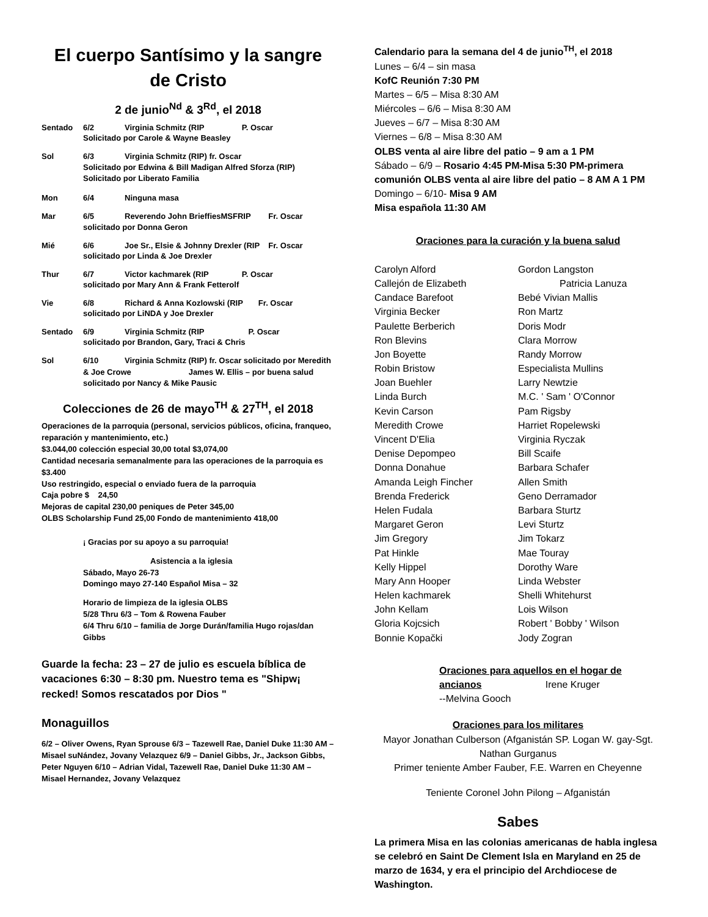El cuerpo Santísimo y la sangre de Cristo
2 de junio<sup>Nd</sup> & 3<sup>Rd</sup>, el 2018
Sentado 6/2 Virginia Schmitz (RIP P. Oscar
Solicitado por Carole & Wayne Beasley
Sol 6/3 Virginia Schmitz (RIP) fr. Oscar
Solicitado por Edwina & Bill Madigan Alfred Sforza (RIP)
Solicitado por Liberato Familia
Mon 6/4 Ninguna masa
Mar 6/5 Reverendo John BrieffiesMSFRIP Fr. Oscar
solicitado por Donna Geron
Mié 6/6 Joe Sr., Elsie & Johnny Drexler (RIP Fr. Oscar
solicitado por Linda & Joe Drexler
Thur 6/7 Victor kachmarek (RIP P. Oscar
solicitado por Mary Ann & Frank Fetterolf
Vie 6/8 Richard & Anna Kozlowski (RIP Fr. Oscar
solicitado por LiNDA y Joe Drexler
Sentado 6/9 Virginia Schmitz (RIP P. Oscar
solicitado por Brandon, Gary, Traci & Chris
Sol 6/10 Virginia Schmitz (RIP) fr. Oscar solicitado por Meredith
& Joe Crowe James W. Ellis – por buena salud solicitado por Nancy & Mike Pausic
Colecciones de 26 de mayo<sup>TH</sup> & 27<sup>TH</sup>, el 2018
Operaciones de la parroquia (personal, servicios públicos, oficina, franqueo, reparación y mantenimiento, etc.)
$3.044,00 colección especial 30,00 total $3,074,00
Cantidad necesaria semanalmente para las operaciones de la parroquia es $3.400
Uso restringido, especial o enviado fuera de la parroquia
Caja pobre $ 24,50
Mejoras de capital 230,00 peniques de Peter 345,00
OLBS Scholarship Fund 25,00 Fondo de mantenimiento 418,00
¡ Gracias por su apoyo a su parroquia!
Asistencia a la iglesia
Sábado, Mayo 26-73
Domingo mayo 27-140 Español Misa – 32
Horario de limpieza de la iglesia OLBS
5/28 Thru 6/3 – Tom & Rowena Fauber
6/4 Thru 6/10 – familia de Jorge Durán/familia Hugo rojas/dan Gibbs
Guarde la fecha: 23 – 27 de julio es escuela bíblica de vacaciones 6:30 – 8:30 pm. Nuestro tema es "Shipw¡ recked! Somos rescatados por Dios "
Monaguillos
6/2 – Oliver Owens, Ryan Sprouse 6/3 – Tazewell Rae, Daniel Duke 11:30 AM – Misael suNández, Jovany Velazquez 6/9 – Daniel Gibbs, Jr., Jackson Gibbs, Peter Nguyen 6/10 – Adrian Vidal, Tazewell Rae, Daniel Duke 11:30 AM – Misael Hernandez, Jovany Velazquez
Calendario para la semana del 4 de junio<sup>TH</sup>, el 2018
Lunes – 6/4 – sin masa
KofC Reunión 7:30 PM
Martes – 6/5 – Misa 8:30 AM
Miércoles – 6/6 – Misa 8:30 AM
Jueves – 6/7 – Misa 8:30 AM
Viernes – 6/8 – Misa 8:30 AM
OLBS venta al aire libre del patio – 9 am a 1 PM
Sábado – 6/9 – Rosario 4:45 PM-Misa 5:30 PM-primera comunión OLBS venta al aire libre del patio – 8 AM A 1 PM
Domingo – 6/10- Misa 9 AM
Misa española 11:30 AM
Oraciones para la curación y la buena salud
Carolyn Alford
Callejón de Elizabeth
Candace Barefoot
Virginia Becker
Paulette Berberich
Ron Blevins
Jon Boyette
Robin Bristow
Joan Buehler
Linda Burch
Kevin Carson
Meredith Crowe
Vincent D'Elia
Denise Depompeo
Donna Donahue
Amanda Leigh Fincher
Brenda Frederick
Helen Fudala
Margaret Geron
Jim Gregory
Pat Hinkle
Kelly Hippel
Mary Ann Hooper
Helen kachmarek
John Kellam
Gloria Kojcsich
Bonnie Kopački
Gordon Langston
Patricia Lanuza
Bebé Vivian Mallis
Ron Martz
Doris Modr
Clara Morrow
Randy Morrow
Especialista Mullins
Larry Newtzie
M.C. ' Sam ' O'Connor
Pam Rigsby
Harriet Ropelewski
Virginia Ryczak
Bill Scaife
Barbara Schafer
Allen Smith
Geno Derramador
Barbara Sturtz
Levi Sturtz
Jim Tokarz
Mae Touray
Dorothy Ware
Linda Webster
Shelli Whitehurst
Lois Wilson
Robert ' Bobby ' Wilson
Jody Zogran
Oraciones para aquellos en el hogar de ancianos Irene Kruger
--Melvina Gooch
Oraciones para los militares
Mayor Jonathan Culberson (Afganistán SP. Logan W. gay-Sgt. Nathan Gurganus
Primer teniente Amber Fauber, F.E. Warren en Cheyenne
Teniente Coronel John Pilong – Afganistán
Sabes
La primera Misa en las colonias americanas de habla inglesa se celebró en Saint De Clement Isla en Maryland en 25 de marzo de 1634, y era el principio del Archdiocese de Washington.